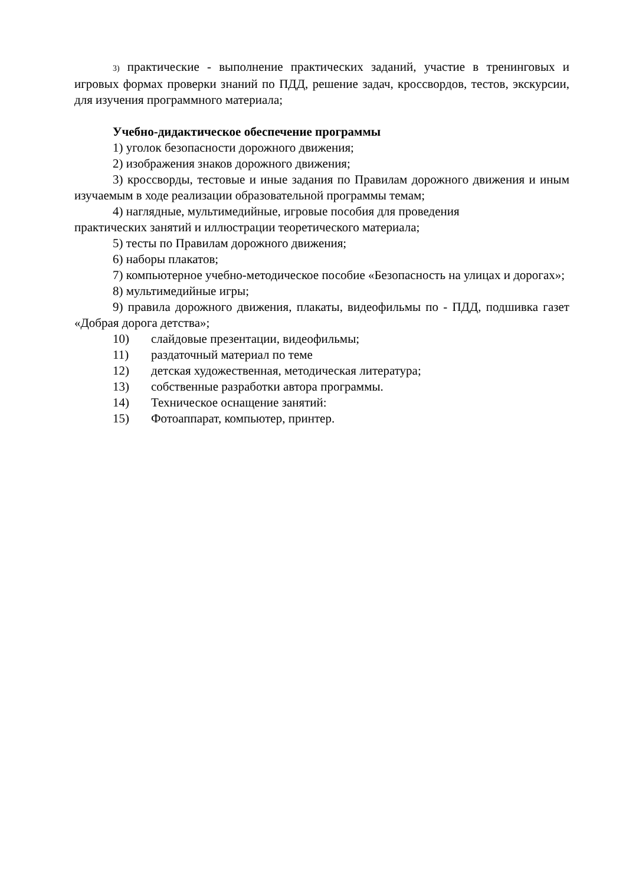3) практические - выполнение практических заданий, участие в тренинговых и игровых формах проверки знаний по ПДД, решение задач, кроссвордов, тестов, экскурсии, для изучения программного материала;
Учебно-дидактическое обеспечение программы
1) уголок безопасности дорожного движения;
2) изображения знаков дорожного движения;
3) кроссворды, тестовые и иные задания по Правилам дорожного движения и иным изучаемым в ходе реализации образовательной программы темам;
4) наглядные, мультимедийные, игровые пособия для проведения
практических занятий и иллюстрации теоретического материала;
5) тесты по Правилам дорожного движения;
6) наборы плакатов;
7) компьютерное учебно-методическое пособие «Безопасность на улицах и дорогах»;
8) мультимедийные игры;
9) правила дорожного движения, плакаты, видеофильмы по - ПДД, подшивка газет «Добрая дорога детства»;
10) слайдовые презентации, видеофильмы;
11) раздаточный материал по теме
12) детская художественная, методическая литература;
13) собственные разработки автора программы.
14) Техническое оснащение занятий:
15) Фотоаппарат, компьютер, принтер.